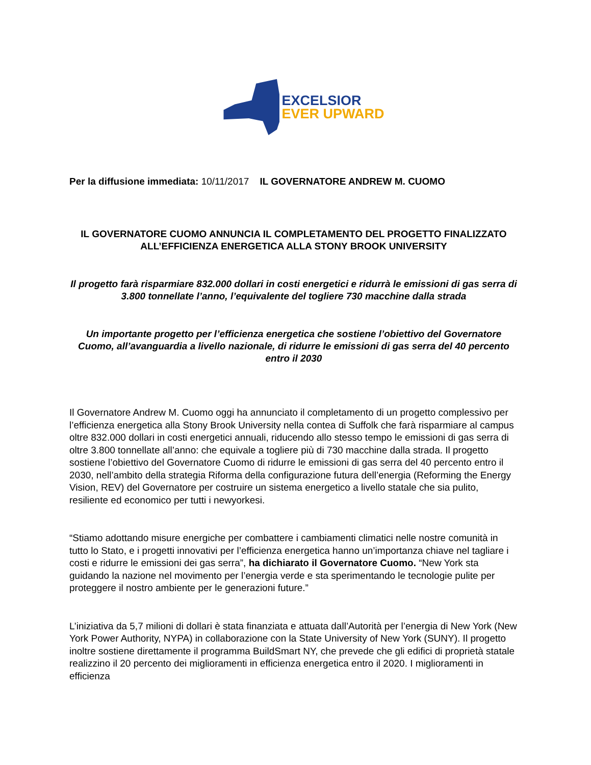EXCELSIOR
EVER UPWARD
Per la diffusione immediata: 10/11/2017 IL GOVERNATORE ANDREW M. CUOMO
IL GOVERNATORE CUOMO ANNUNCIA IL COMPLETAMENTO DEL PROGETTO FINALIZZATO ALL’EFFICIENZA ENERGETICA ALLA STONY BROOK UNIVERSITY
Il progetto farà risparmiare 832.000 dollari in costi energetici e ridurrà le emissioni di gas serra di 3.800 tonnellate l’anno, l’equivalente del togliere 730 macchine dalla strada
Un importante progetto per l’efficienza energetica che sostiene l’obiettivo del Governatore Cuomo, all’avanguardia a livello nazionale, di ridurre le emissioni di gas serra del 40 percento entro il 2030
Il Governatore Andrew M. Cuomo oggi ha annunciato il completamento di un progetto complessivo per l’efficienza energetica alla Stony Brook University nella contea di Suffolk che farà risparmiare al campus oltre 832.000 dollari in costi energetici annuali, riducendo allo stesso tempo le emissioni di gas serra di oltre 3.800 tonnellate all’anno: che equivale a togliere più di 730 macchine dalla strada. Il progetto sostiene l’obiettivo del Governatore Cuomo di ridurre le emissioni di gas serra del 40 percento entro il 2030, nell’ambito della strategia Riforma della configurazione futura dell’energia (Reforming the Energy Vision, REV) del Governatore per costruire un sistema energetico a livello statale che sia pulito, resiliente ed economico per tutti i newyorkesi.
“Stiamo adottando misure energiche per combattere i cambiamenti climatici nelle nostre comunità in tutto lo Stato, e i progetti innovativi per l’efficienza energetica hanno un’importanza chiave nel tagliare i costi e ridurre le emissioni dei gas serra”, ha dichiarato il Governatore Cuomo. “New York sta guidando la nazione nel movimento per l’energia verde e sta sperimentando le tecnologie pulite per proteggere il nostro ambiente per le generazioni future.”
L’iniziativa da 5,7 milioni di dollari è stata finanziata e attuata dall’Autorità per l’energia di New York (New York Power Authority, NYPA) in collaborazione con la State University of New York (SUNY). Il progetto inoltre sostiene direttamente il programma BuildSmart NY, che prevede che gli edifici di proprietà statale realizzino il 20 percento dei miglioramenti in efficienza energetica entro il 2020. I miglioramenti in efficienza